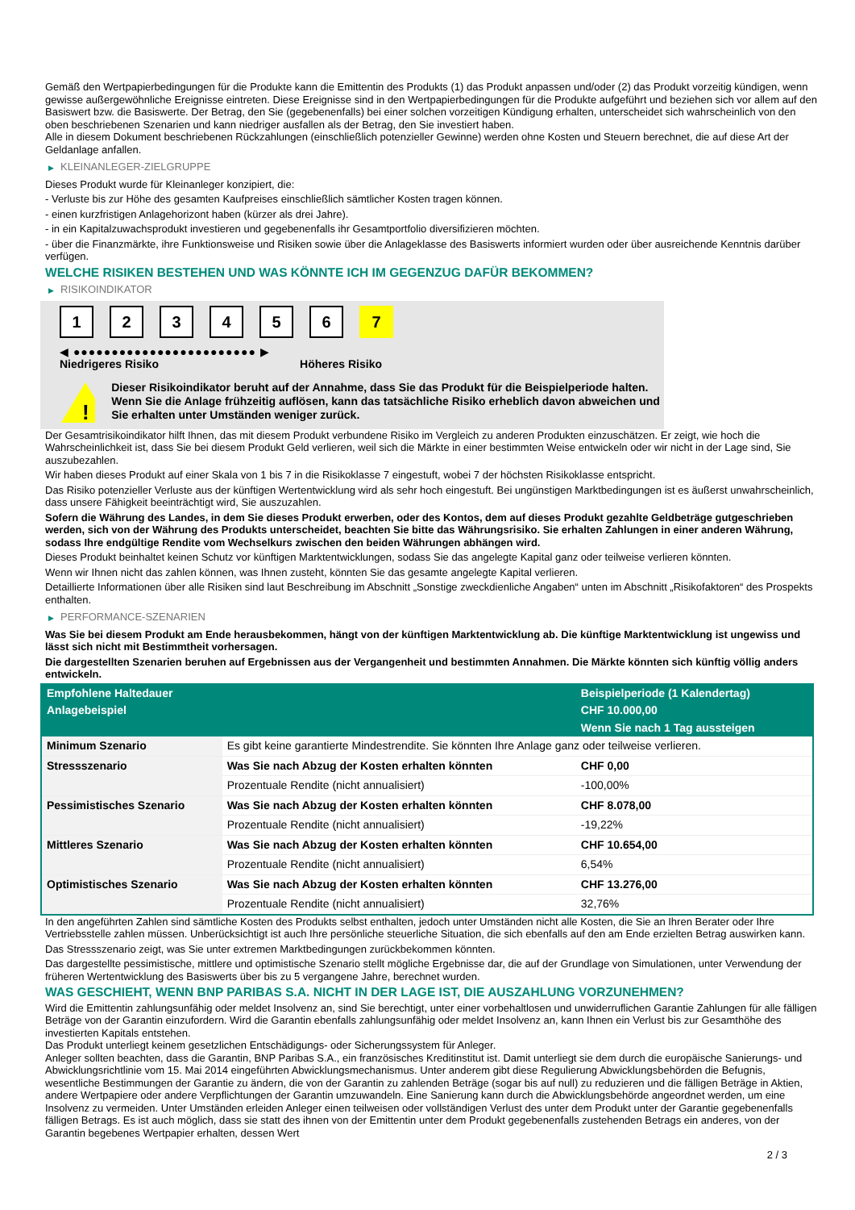Gemäß den Wertpapierbedingungen für die Produkte kann die Emittentin des Produkts (1) das Produkt anpassen und/oder (2) das Produkt vorzeitig kündigen, wenn gewisse außergewöhnliche Ereignisse eintreten. Diese Ereignisse sind in den Wertpapierbedingungen für die Produkte aufgeführt und beziehen sich vor allem auf den Basiswert bzw. die Basiswerte. Der Betrag, den Sie (gegebenenfalls) bei einer solchen vorzeitigen Kündigung erhalten, unterscheidet sich wahrscheinlich von den oben beschriebenen Szenarien und kann niedriger ausfallen als der Betrag, den Sie investiert haben.
Alle in diesem Dokument beschriebenen Rückzahlungen (einschließlich potenzieller Gewinne) werden ohne Kosten und Steuern berechnet, die auf diese Art der Geldanlage anfallen.
▶ KLEINANLEGER-ZIELGRUPPE
Dieses Produkt wurde für Kleinanleger konzipiert, die:
- Verluste bis zur Höhe des gesamten Kaufpreises einschließlich sämtlicher Kosten tragen können.
- einen kurzfristigen Anlagehorizont haben (kürzer als drei Jahre).
- in ein Kapitalzuwachsprodukt investieren und gegebenenfalls ihr Gesamtportfolio diversifizieren möchten.
- über die Finanzmärkte, ihre Funktionsweise und Risiken sowie über die Anlageklasse des Basiswerts informiert wurden oder über ausreichende Kenntnis darüber verfügen.
WELCHE RISIKEN BESTEHEN UND WAS KÖNNTE ICH IM GEGENZUG DAFÜR BEKOMMEN?
▶ RISIKOINDIKATOR
1 2 3 4 5 6 7
◀ ●●●●●●●●●●●●●●●●●●●●●●●● ▶
Niedrigeres Risiko Höheres Risiko
!
Dieser Risikoindikator beruht auf der Annahme, dass Sie das Produkt für die Beispielperiode halten.
Wenn Sie die Anlage frühzeitig auflösen, kann das tatsächliche Risiko erheblich davon abweichen und Sie erhalten unter Umständen weniger zurück.
Der Gesamtrisikoindikator hilft Ihnen, das mit diesem Produkt verbundene Risiko im Vergleich zu anderen Produkten einzuschätzen. Er zeigt, wie hoch die Wahrscheinlichkeit ist, dass Sie bei diesem Produkt Geld verlieren, weil sich die Märkte in einer bestimmten Weise entwickeln oder wir nicht in der Lage sind, Sie auszubezahlen.
Wir haben dieses Produkt auf einer Skala von 1 bis 7 in die Risikoklasse 7 eingestuft, wobei 7 der höchsten Risikoklasse entspricht.
Das Risiko potenzieller Verluste aus der künftigen Wertentwicklung wird als sehr hoch eingestuft. Bei ungünstigen Marktbedingungen ist es äußerst unwahrscheinlich, dass unsere Fähigkeit beeinträchtigt wird, Sie auszuzahlen.
Sofern die Währung des Landes, in dem Sie dieses Produkt erwerben, oder des Kontos, dem auf dieses Produkt gezahlte Geldbeträge gutgeschrieben werden, sich von der Währung des Produkts unterscheidet, beachten Sie bitte das Währungsrisiko. Sie erhalten Zahlungen in einer anderen Währung, sodass Ihre endgültige Rendite vom Wechselkurs zwischen den beiden Währungen abhängen wird.
Dieses Produkt beinhaltet keinen Schutz vor künftigen Marktentwicklungen, sodass Sie das angelegte Kapital ganz oder teilweise verlieren könnten.
Wenn wir Ihnen nicht das zahlen können, was Ihnen zusteht, könnten Sie das gesamte angelegte Kapital verlieren.
Detaillierte Informationen über alle Risiken sind laut Beschreibung im Abschnitt „Sonstige zweckdienliche Angaben“ unten im Abschnitt „Risikofaktoren“ des Prospekts enthalten.
▶ PERFORMANCE-SZENARIEN
Was Sie bei diesem Produkt am Ende herausbekommen, hängt von der künftigen Marktentwicklung ab. Die künftige Marktentwicklung ist ungewiss und lässt sich nicht mit Bestimmtheit vorhersagen.
Die dargestellten Szenarien beruhen auf Ergebnissen aus der Vergangenheit und bestimmten Annahmen. Die Märkte könnten sich künftig völlig anders entwickeln.
| Empfohlene Haltedauer | | Beispielperiode (1 Kalendertag) |
| --- | --- | --- |
| Anlagebeispiel | | CHF 10.000,00 |
| | | Wenn Sie nach 1 Tag aussteigen |
| Minimum Szenario | Es gibt keine garantierte Mindestrendite. Sie könnten Ihre Anlage ganz oder teilweise verlieren. | |
| Stressszenario | Was Sie nach Abzug der Kosten erhalten könnten | CHF 0,00 |
| | Prozentuale Rendite (nicht annualisiert) | -100,00% |
| Pessimistisches Szenario | Was Sie nach Abzug der Kosten erhalten könnten | CHF 8.078,00 |
| | Prozentuale Rendite (nicht annualisiert) | -19,22% |
| Mittleres Szenario | Was Sie nach Abzug der Kosten erhalten könnten | CHF 10.654,00 |
| | Prozentuale Rendite (nicht annualisiert) | 6,54% |
| Optimistisches Szenario | Was Sie nach Abzug der Kosten erhalten könnten | CHF 13.276,00 |
| | Prozentuale Rendite (nicht annualisiert) | 32,76% |
In den angeführten Zahlen sind sämtliche Kosten des Produkts selbst enthalten, jedoch unter Umständen nicht alle Kosten, die Sie an Ihren Berater oder Ihre Vertriebsstelle zahlen müssen. Unberücksichtigt ist auch Ihre persönliche steuerliche Situation, die sich ebenfalls auf den am Ende erzielten Betrag auswirken kann.
Das Stressszenario zeigt, was Sie unter extremen Marktbedingungen zurückbekommen könnten.
Das dargestellte pessimistische, mittlere und optimistische Szenario stellt mögliche Ergebnisse dar, die auf der Grundlage von Simulationen, unter Verwendung der früheren Wertentwicklung des Basiswerts über bis zu 5 vergangene Jahre, berechnet wurden.
WAS GESCHIEHT, WENN BNP PARIBAS S.A. NICHT IN DER LAGE IST, DIE AUSZAHLUNG VORZUNEHMEN?
Wird die Emittentin zahlungsunfähig oder meldet Insolvenz an, sind Sie berechtigt, unter einer vorbehaltlosen und unwiderruflichen Garantie Zahlungen für alle fälligen Beträge von der Garantin einzufordern. Wird die Garantin ebenfalls zahlungsunfähig oder meldet Insolvenz an, kann Ihnen ein Verlust bis zur Gesamthöhe des investierten Kapitals entstehen.
Das Produkt unterliegt keinem gesetzlichen Entschädigungs- oder Sicherungssystem für Anleger.
Anleger sollten beachten, dass die Garantin, BNP Paribas S.A., ein französisches Kreditinstitut ist. Damit unterliegt sie dem durch die europäische Sanierungs- und Abwicklungsrichtlinie vom 15. Mai 2014 eingeführten Abwicklungsmechanismus. Unter anderem gibt diese Regulierung Abwicklungsbehörden die Befugnis, wesentliche Bestimmungen der Garantie zu ändern, die von der Garantin zu zahlenden Beträge (sogar bis auf null) zu reduzieren und die fälligen Beträge in Aktien, andere Wertpapiere oder andere Verpflichtungen der Garantin umzuwandeln. Eine Sanierung kann durch die Abwicklungsbehörde angeordnet werden, um eine Insolvenz zu vermeiden. Unter Umständen erleiden Anleger einen teilweisen oder vollständigen Verlust des unter dem Produkt unter der Garantie gegebenenfalls fälligen Betrags. Es ist auch möglich, dass sie statt des ihnen von der Emittentin unter dem Produkt gegebenenfalls zustehenden Betrags ein anderes, von der Garantin begebenes Wertpapier erhalten, dessen Wert
2 / 3